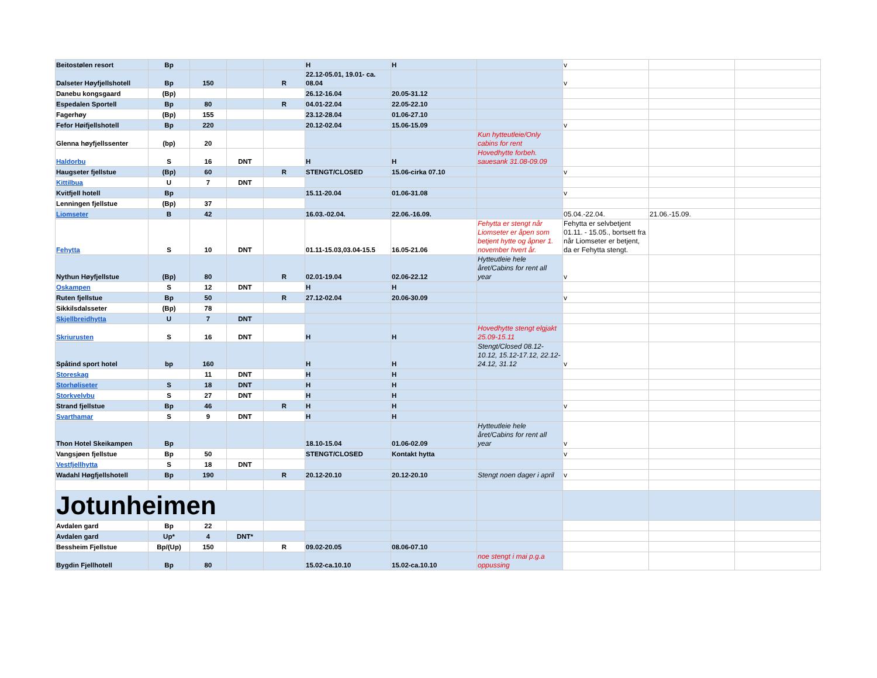| Beitostølen resort | Bp | | | | H | H | | v | | |
| Dalseter Høyfjellshotell | Bp | 150 | | R | 22.12-05.01, 19.01- ca. 08.04 | | | v | | |
| Danebu kongsgaard | (Bp) | | | | 26.12-16.04 | 20.05-31.12 | | | | |
| Espedalen Sportell | Bp | 80 | | R | 04.01-22.04 | 22.05-22.10 | | | | |
| Fagerhøy | (Bp) | 155 | | | 23.12-28.04 | 01.06-27.10 | | | | |
| Fefor Høifjellshotell | Bp | 220 | | | 20.12-02.04 | 15.06-15.09 | | v | | |
| Glenna høyfjellssenter | (bp) | 20 | | | | | Kun hytteutleie/Only cabins for rent | | | |
| Haldorbu | S | 16 | DNT | | H | H | Hovedhytte forbeh. sauesank 31.08-09.09 | | | |
| Haugseter fjellstue | (Bp) | 60 | | R | STENGT/CLOSED | 15.06-cirka 07.10 | | v | | |
| Kittilbua | U | 7 | DNT | | | | | | | |
| Kvitfjell hotell | Bp | | | | 15.11-20.04 | 01.06-31.08 | | v | | |
| Lenningen fjellstue | (Bp) | 37 | | | | | | | | |
| Liomseter | B | 42 | | | 16.03.-02.04. | 22.06.-16.09. | | 05.04.-22.04. | 21.06.-15.09. | |
| Fehytta | S | 10 | DNT | | 01.11-15.03,03.04-15.5 | 16.05-21.06 | Fehytta er stengt når Liomseter er åpen som betjent hytte og åpner 1. november hvert år. | Fehytta er selvbetjent 01.11. - 15.05., bortsett fra når Liomseter er betjent, da er Fehytta stengt. | | |
| Nythun Høyfjellstue | (Bp) | 80 | | R | 02.01-19.04 | 02.06-22.12 | Hytteutleie hele året/Cabins for rent all year | v | | |
| Oskampen | S | 12 | DNT | | H | H | | | | |
| Ruten fjellstue | Bp | 50 | | R | 27.12-02.04 | 20.06-30.09 | | v | | |
| Sikkilsdalsseter | (Bp) | 78 | | | | | | | | |
| Skjellbreidhytta | U | 7 | DNT | | | | | | | |
| Skriurusten | S | 16 | DNT | | H | H | Hovedhytte stengt elgjakt 25.09-15.11 | | | |
| Spåtind sport hotel | bp | 160 | | | H | H | Stengt/Closed 08.12-10.12, 15.12-17.12, 22.12-24.12, 31.12 | v | | |
| Storeskag | | 11 | DNT | | H | H | | | | |
| Storhøliseter | S | 18 | DNT | | H | H | | | | |
| Storkvelvbu | S | 27 | DNT | | H | H | | | | |
| Strand fjellstue | Bp | 46 | | R | H | H | | v | | |
| Svarthamar | S | 9 | DNT | | H | H | | | | |
| Thon Hotel Skeikampen | Bp | | | | 18.10-15.04 | 01.06-02.09 | Hytteutleie hele året/Cabins for rent all year | v | | |
| Vangsjøen fjellstue | Bp | 50 | | | STENGT/CLOSED | Kontakt hytta | | v | | |
| Vestfjellhytta | S | 18 | DNT | | | | | | | |
| Wadahl Høgfjellshotell | Bp | 190 | | R | 20.12-20.10 | 20.12-20.10 | Stengt noen dager i april | v | | |
| Jotunheimen | | | | | | | | | | |
| Avdalen gard | Bp | 22 | | | | | | | | |
| Avdalen gard | Up* | 4 | DNT* | | | | | | | |
| Bessheim Fjellstue | Bp/(Up) | 150 | | R | 09.02-20.05 | 08.06-07.10 | | | | |
| Bygdin Fjellhotell | Bp | 80 | | | 15.02-ca.10.10 | 15.02-ca.10.10 | noe stengt i mai p.g.a oppussing | | | |